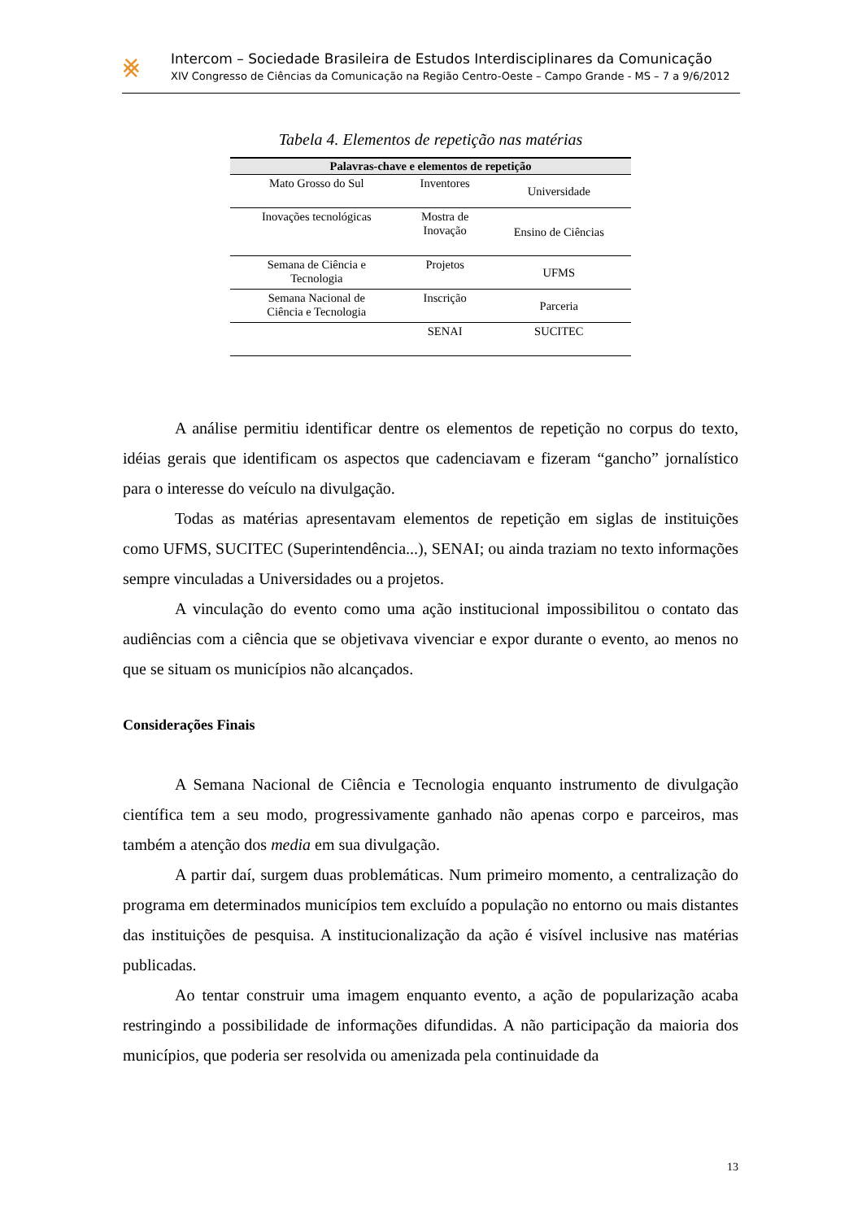⨳
Intercom – Sociedade Brasileira de Estudos Interdisciplinares da Comunicação
XIV Congresso de Ciências da Comunicação na Região Centro-Oeste – Campo Grande - MS – 7 a 9/6/2012
Tabela 4. Elementos de repetição nas matérias
| Palavras-chave e elementos de repetição | | |
| --- | --- | --- |
| Mato Grosso do Sul | Inventores | Universidade |
| Inovações tecnológicas | Mostra de Inovação | Ensino de Ciências |
| Semana de Ciência e Tecnologia | Projetos | UFMS |
| Semana Nacional de Ciência e Tecnologia | Inscrição | Parceria |
| | SENAI | SUCITEC |
A análise permitiu identificar dentre os elementos de repetição no corpus do texto, idéias gerais que identificam os aspectos que cadenciavam e fizeram “gancho” jornalístico para o interesse do veículo na divulgação.
Todas as matérias apresentavam elementos de repetição em siglas de instituições como UFMS, SUCITEC (Superintendência...), SENAI; ou ainda traziam no texto informações sempre vinculadas a Universidades ou a projetos.
A vinculação do evento como uma ação institucional impossibilitou o contato das audiências com a ciência que se objetivava vivenciar e expor durante o evento, ao menos no que se situam os municípios não alcançados.
Considerações Finais
A Semana Nacional de Ciência e Tecnologia enquanto instrumento de divulgação científica tem a seu modo, progressivamente ganhado não apenas corpo e parceiros, mas também a atenção dos media em sua divulgação.
A partir daí, surgem duas problemáticas. Num primeiro momento, a centralização do programa em determinados municípios tem excluído a população no entorno ou mais distantes das instituições de pesquisa. A institucionalização da ação é visível inclusive nas matérias publicadas.
Ao tentar construir uma imagem enquanto evento, a ação de popularização acaba restringindo a possibilidade de informações difundidas. A não participação da maioria dos municípios, que poderia ser resolvida ou amenizada pela continuidade da
13